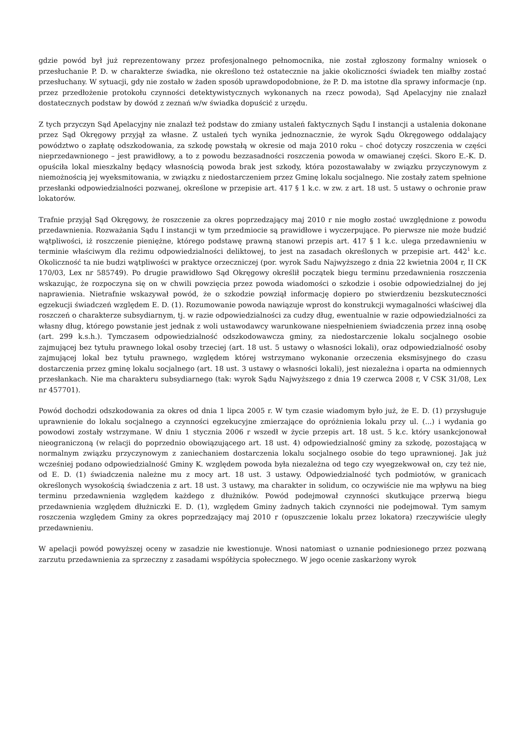gdzie powód był już reprezentowany przez profesjonalnego pełnomocnika, nie został zgłoszony formalny wniosek o przesłuchanie P. D. w charakterze świadka, nie określono też ostatecznie na jakie okoliczności świadek ten miałby zostać przesłuchany. W sytuacji, gdy nie zostało w żaden sposób uprawdopodobnione, że P. D. ma istotne dla sprawy informacje (np. przez przedłożenie protokołu czynności detektywistycznych wykonanych na rzecz powoda), Sąd Apelacyjny nie znalazł dostatecznych podstaw by dowód z zeznań w/w świadka dopuścić z urzędu.
Z tych przyczyn Sąd Apelacyjny nie znalazł też podstaw do zmiany ustaleń faktycznych Sądu I instancji a ustalenia dokonane przez Sąd Okręgowy przyjął za własne. Z ustaleń tych wynika jednoznacznie, że wyrok Sądu Okręgowego oddalający powództwo o zapłatę odszkodowania, za szkodę powstałą w okresie od maja 2010 roku – choć dotyczy roszczenia w części nieprzedawnionego – jest prawidłowy, a to z powodu bezzasadności roszczenia powoda w omawianej części. Skoro E.-K. D. opuściła lokal mieszkalny będący własnością powoda brak jest szkody, która pozostawałaby w związku przyczynowym z niemożnością jej wyeksmitowania, w związku z niedostarczeniem przez Gminę lokalu socjalnego. Nie zostały zatem spełnione przesłanki odpowiedzialności pozwanej, określone w przepisie art. 417 § 1 k.c. w zw. z art. 18 ust. 5 ustawy o ochronie praw lokatorów.
Trafnie przyjął Sąd Okręgowy, że roszczenie za okres poprzedzający maj 2010 r nie mogło zostać uwzględnione z powodu przedawnienia. Rozważania Sądu I instancji w tym przedmiocie są prawidłowe i wyczerpujące. Po pierwsze nie może budzić wątpliwości, iż roszczenie pieniężne, którego podstawę prawną stanowi przepis art. 417 § 1 k.c. ulega przedawnieniu w terminie właściwym dla reżimu odpowiedzialności deliktowej, to jest na zasadach określonych w przepisie art. 442<sup>1</sup> k.c. Okoliczność ta nie budzi wątpliwości w praktyce orzeczniczej (por. wyrok Sadu Najwyższego z dnia 22 kwietnia 2004 r, II CK 170/03, Lex nr 585749). Po drugie prawidłowo Sąd Okręgowy określił początek biegu terminu przedawnienia roszczenia wskazując, że rozpoczyna się on w chwili powzięcia przez powoda wiadomości o szkodzie i osobie odpowiedzialnej do jej naprawienia. Nietrafnie wskazywał powód, że o szkodzie powziął informację dopiero po stwierdzeniu bezskuteczności egzekucji świadczeń względem E. D. (1). Rozumowanie powoda nawiązuje wprost do konstrukcji wymagalności właściwej dla roszczeń o charakterze subsydiarnym, tj. w razie odpowiedzialności za cudzy dług, ewentualnie w razie odpowiedzialności za własny dług, którego powstanie jest jednak z woli ustawodawcy warunkowane niespełnieniem świadczenia przez inną osobę (art. 299 k.s.h.). Tymczasem odpowiedzialność odszkodowawcza gminy, za niedostarczenie lokalu socjalnego osobie zajmującej bez tytułu prawnego lokal osoby trzeciej (art. 18 ust. 5 ustawy o własności lokali), oraz odpowiedzialność osoby zajmującej lokal bez tytułu prawnego, względem której wstrzymano wykonanie orzeczenia eksmisyjnego do czasu dostarczenia przez gminę lokalu socjalnego (art. 18 ust. 3 ustawy o własności lokali), jest niezależna i oparta na odmiennych przesłankach. Nie ma charakteru subsydiarnego (tak: wyrok Sądu Najwyższego z dnia 19 czerwca 2008 r, V CSK 31/08, Lex nr 457701).
Powód dochodzi odszkodowania za okres od dnia 1 lipca 2005 r. W tym czasie wiadomym było już, że E. D. (1) przysługuje uprawnienie do lokalu socjalnego a czynności egzekucyjne zmierzające do opróżnienia lokalu przy ul. (...) i wydania go powodowi zostały wstrzymane. W dniu 1 stycznia 2006 r wszedł w życie przepis art. 18 ust. 5 k.c. który usankcjonował nieograniczoną (w relacji do poprzednio obowiązującego art. 18 ust. 4) odpowiedzialność gminy za szkodę, pozostającą w normalnym związku przyczynowym z zaniechaniem dostarczenia lokalu socjalnego osobie do tego uprawnionej. Jak już wcześniej podano odpowiedzialność Gminy K. względem powoda była niezależna od tego czy wyegzekwował on, czy też nie, od E. D. (1) świadczenia należne mu z mocy art. 18 ust. 3 ustawy. Odpowiedzialność tych podmiotów, w granicach określonych wysokością świadczenia z art. 18 ust. 3 ustawy, ma charakter in solidum, co oczywiście nie ma wpływu na bieg terminu przedawnienia względem każdego z dłużników. Powód podejmował czynności skutkujące przerwą biegu przedawnienia względem dłużniczki E. D. (1), względem Gminy żadnych takich czynności nie podejmował. Tym samym roszczenia względem Gminy za okres poprzedzający maj 2010 r (opuszczenie lokalu przez lokatora) rzeczywiście uległy przedawnieniu.
W apelacji powód powyższej oceny w zasadzie nie kwestionuje. Wnosi natomiast o uznanie podniesionego przez pozwaną zarzutu przedawnienia za sprzeczny z zasadami współżycia społecznego. W jego ocenie zaskarżony wyrok